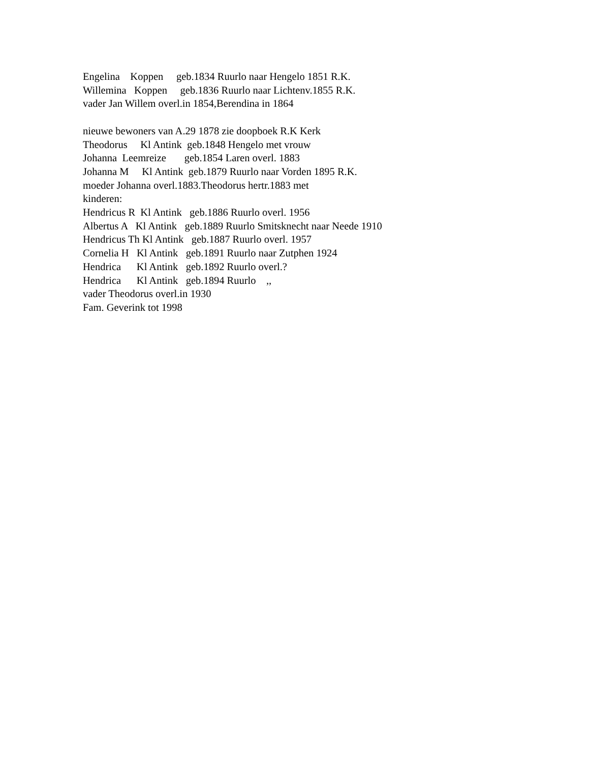Engelina Koppen geb.1834 Ruurlo naar Hengelo 1851 R.K. Willemina Koppen geb.1836 Ruurlo naar Lichtenv.1855 R.K. vader Jan Willem overl.in 1854,Berendina in 1864 nieuwe bewoners van A.29 1878 zie doopboek R.K Kerk Theodorus Kl Antink geb.1848 Hengelo met vrouw Johanna Leemreize geb.1854 Laren overl. 1883 Johanna M Kl Antink geb.1879 Ruurlo naar Vorden 1895 R.K. moeder Johanna overl.1883.Theodorus hertr.1883 met kinderen: Hendricus R Kl Antink geb.1886 Ruurlo overl. 1956 Albertus A Kl Antink geb.1889 Ruurlo Smitsknecht naar Neede 1910 Hendricus Th Kl Antink geb.1887 Ruurlo overl. 1957 Cornelia H Kl Antink geb.1891 Ruurlo naar Zutphen 1924 Hendrica Kl Antink geb.1892 Ruurlo overl.? Hendrica Kl Antink geb.1894 Ruurlo ,, vader Theodorus overl.in 1930 Fam. Geverink tot 1998